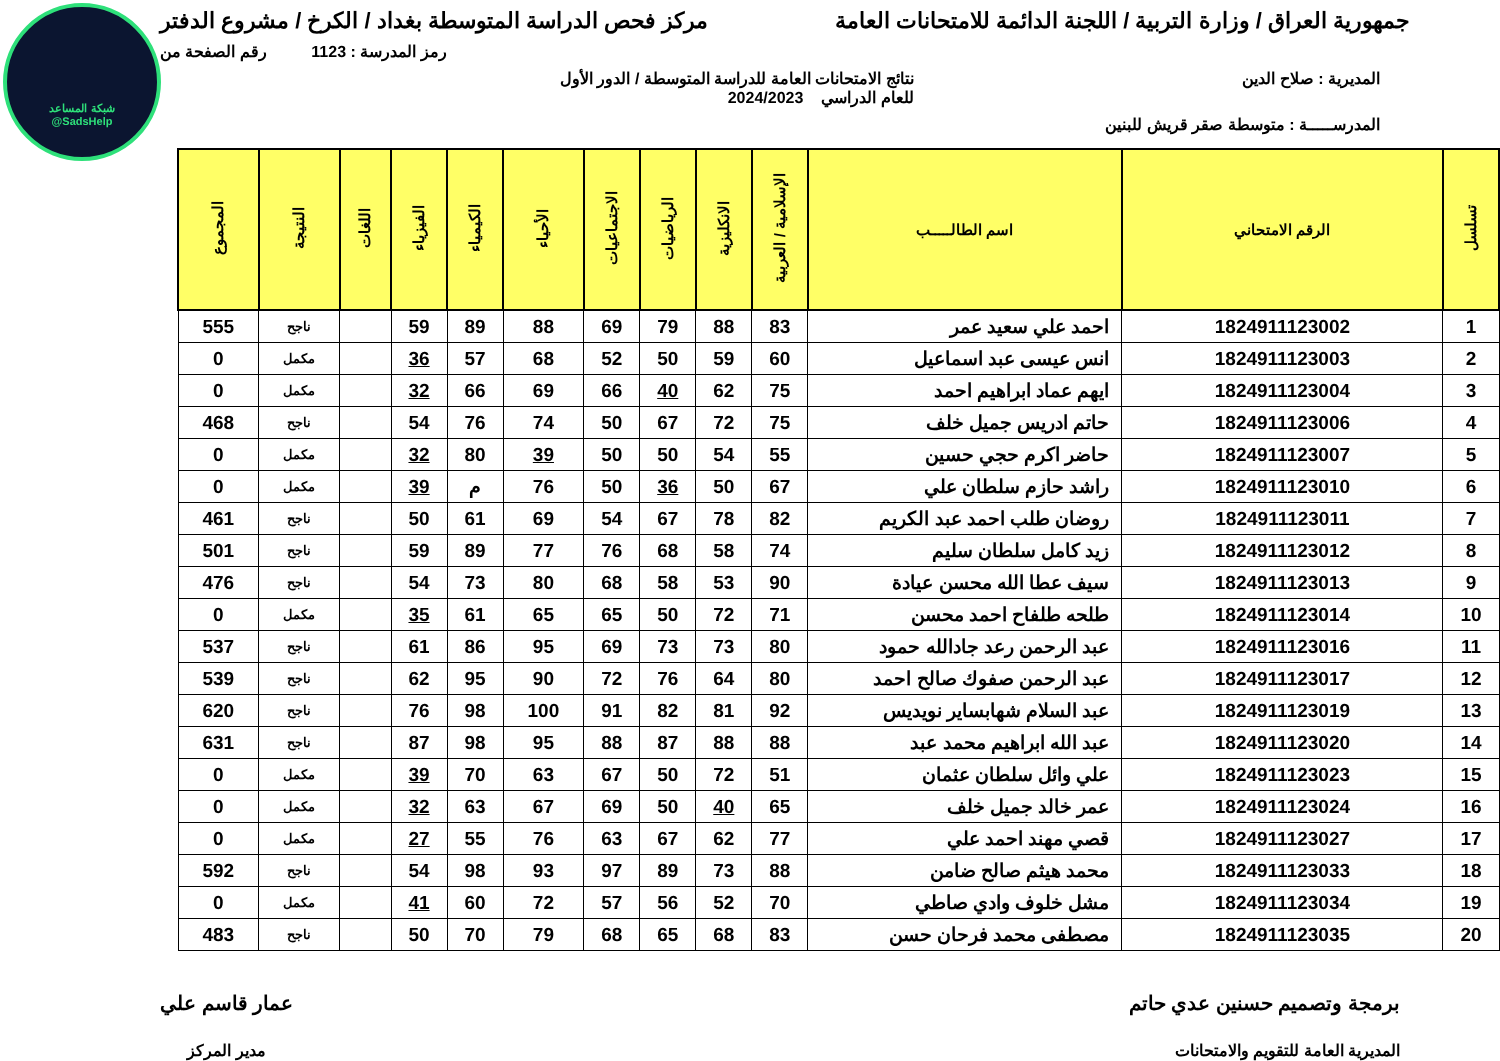شبكة المساعد
@SadsHelp
جمهورية العراق / وزارة التربية / اللجنة الدائمة للامتحانات العامة
مركز فحص الدراسة المتوسطة بغداد / الكرخ / مشروع الدفتر
رمز المدرسة : 1123 رقم الصفحة من
المديرية : صلاح الدين نتائج الامتحانات العامة للدراسة المتوسطة / الدور الأول
للعام الدراسي 2024/2023
المدرســـــة : متوسطة صقر قريش للبنين
| تسلسل | الرقم الامتحاني | اسم الطالـــــب | الإسلامية / العربية | الانكليزية | الرياضيات | الاجتماعيات | الأحياء | الكيمياء | الفيزياء | اللغات | النتيجة | المجموع |
| --- | --- | --- | --- | --- | --- | --- | --- | --- | --- | --- | --- | --- |
| 1 | 1824911123002 | احمد علي سعيد عمر | 83 | 88 | 79 | 69 | 88 | 89 | 59 | | ناجح | 555 |
| 2 | 1824911123003 | انس عيسى عبد اسماعيل | 60 | 59 | 50 | 52 | 68 | 57 | 36 | | مكمل | 0 |
| 3 | 1824911123004 | ايهم عماد ابراهيم احمد | 75 | 62 | 40 | 66 | 69 | 66 | 32 | | مكمل | 0 |
| 4 | 1824911123006 | حاتم ادريس جميل خلف | 75 | 72 | 67 | 50 | 74 | 76 | 54 | | ناجح | 468 |
| 5 | 1824911123007 | حاضر اكرم حجي حسين | 55 | 54 | 50 | 50 | 39 | 80 | 32 | | مكمل | 0 |
| 6 | 1824911123010 | راشد حازم سلطان علي | 67 | 50 | 36 | 50 | 76 | م | 39 | | مكمل | 0 |
| 7 | 1824911123011 | روضان طلب احمد عبد الكريم | 82 | 78 | 67 | 54 | 69 | 61 | 50 | | ناجح | 461 |
| 8 | 1824911123012 | زيد كامل سلطان سليم | 74 | 58 | 68 | 76 | 77 | 89 | 59 | | ناجح | 501 |
| 9 | 1824911123013 | سيف عطا الله محسن عيادة | 90 | 53 | 58 | 68 | 80 | 73 | 54 | | ناجح | 476 |
| 10 | 1824911123014 | طلحه طلفاح احمد محسن | 71 | 72 | 50 | 65 | 65 | 61 | 35 | | مكمل | 0 |
| 11 | 1824911123016 | عبد الرحمن رعد جادالله حمود | 80 | 73 | 73 | 69 | 95 | 86 | 61 | | ناجح | 537 |
| 12 | 1824911123017 | عبد الرحمن صفوك صالح احمد | 80 | 64 | 76 | 72 | 90 | 95 | 62 | | ناجح | 539 |
| 13 | 1824911123019 | عبد السلام شهابساير نويديس | 92 | 81 | 82 | 91 | 100 | 98 | 76 | | ناجح | 620 |
| 14 | 1824911123020 | عبد الله ابراهيم محمد عبد | 88 | 88 | 87 | 88 | 95 | 98 | 87 | | ناجح | 631 |
| 15 | 1824911123023 | علي وائل سلطان عثمان | 51 | 72 | 50 | 67 | 63 | 70 | 39 | | مكمل | 0 |
| 16 | 1824911123024 | عمر خالد جميل خلف | 65 | 40 | 50 | 69 | 67 | 63 | 32 | | مكمل | 0 |
| 17 | 1824911123027 | قصي مهند احمد علي | 77 | 62 | 67 | 63 | 76 | 55 | 27 | | مكمل | 0 |
| 18 | 1824911123033 | محمد هيثم صالح ضامن | 88 | 73 | 89 | 97 | 93 | 98 | 54 | | ناجح | 592 |
| 19 | 1824911123034 | مشل خلوف وادي صاطي | 70 | 52 | 56 | 57 | 72 | 60 | 41 | | مكمل | 0 |
| 20 | 1824911123035 | مصطفى محمد فرحان حسن | 83 | 68 | 65 | 68 | 79 | 70 | 50 | | ناجح | 483 |
برمجة وتصميم حسنين عدي حاتم
المديرية العامة للتقويم والامتحانات
عمار قاسم علي
مدير المركز